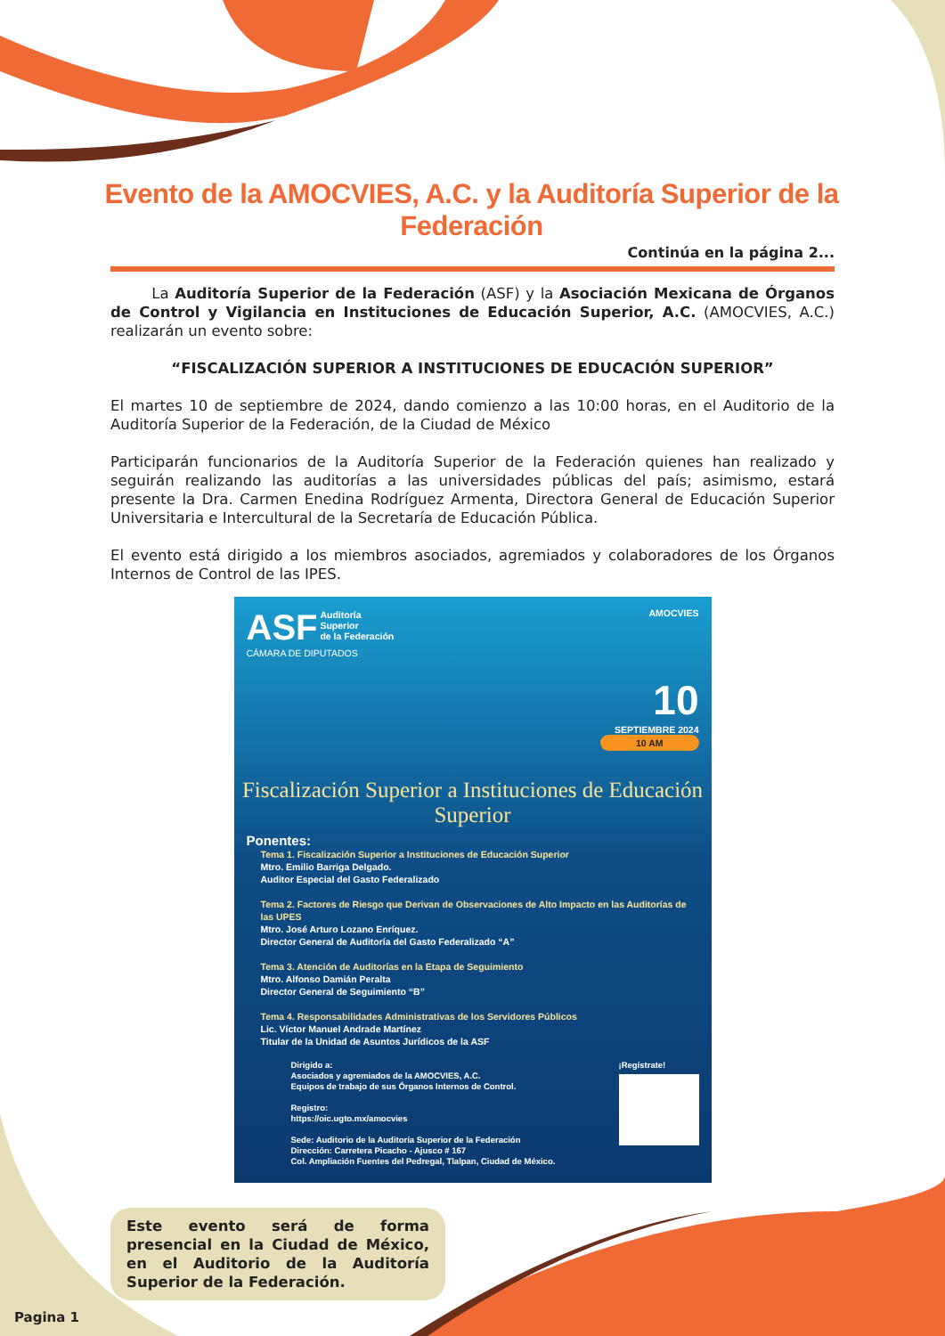Evento de la AMOCVIES, A.C. y la Auditoría Superior de la Federación
Continúa en la página 2...
La Auditoría Superior de la Federación (ASF) y la Asociación Mexicana de Órganos de Control y Vigilancia en Instituciones de Educación Superior, A.C. (AMOCVIES, A.C.) realizarán un evento sobre:
“FISCALIZACIÓN SUPERIOR A INSTITUCIONES DE EDUCACIÓN SUPERIOR”
El martes 10 de septiembre de 2024, dando comienzo a las 10:00 horas, en el Auditorio de la Auditoría Superior de la Federación, de la Ciudad de México
Participarán funcionarios de la Auditoría Superior de la Federación quienes han realizado y seguirán realizando las auditorías a las universidades públicas del país; asimismo, estará presente la Dra. Carmen Enedina Rodríguez Armenta, Directora General de Educación Superior Universitaria e Intercultural de la Secretaría de Educación Pública.
El evento está dirigido a los miembros asociados, agremiados y colaboradores de los Órganos Internos de Control de las IPES.
ASF Auditoría
Superior
de la Federación AMOCVIES
CÁMARA DE DIPUTADOS
10
SEPTIEMBRE 2024
10 AM
Fiscalización Superior a Instituciones de Educación Superior
Ponentes:
Tema 1. Fiscalización Superior a Instituciones de Educación Superior
Mtro. Emilio Barriga Delgado.
Auditor Especial del Gasto Federalizado
Tema 2. Factores de Riesgo que Derivan de Observaciones de Alto Impacto en las Auditorías de las UPES
Mtro. José Arturo Lozano Enríquez.
Director General de Auditoría del Gasto Federalizado “A”
Tema 3. Atención de Auditorías en la Etapa de Seguimiento
Mtro. Alfonso Damián Peralta
Director General de Seguimiento “B”
Tema 4. Responsabilidades Administrativas de los Servidores Públicos
Lic. Víctor Manuel Andrade Martínez
Titular de la Unidad de Asuntos Jurídicos de la ASF
¡Regístrate!
Dirigido a:
Asociados y agremiados de la AMOCVIES, A.C.
Equipos de trabajo de sus Órganos Internos de Control.
Registro:
https://oic.ugto.mx/amocvies
Sede: Auditorio de la Auditoría Superior de la Federación
Dirección: Carretera Picacho - Ajusco # 167
Col. Ampliación Fuentes del Pedregal, Tlalpan, Ciudad de México.
Este evento será de forma presencial en la Ciudad de México, en el Auditorio de la Auditoría Superior de la Federación.
Pagina 1